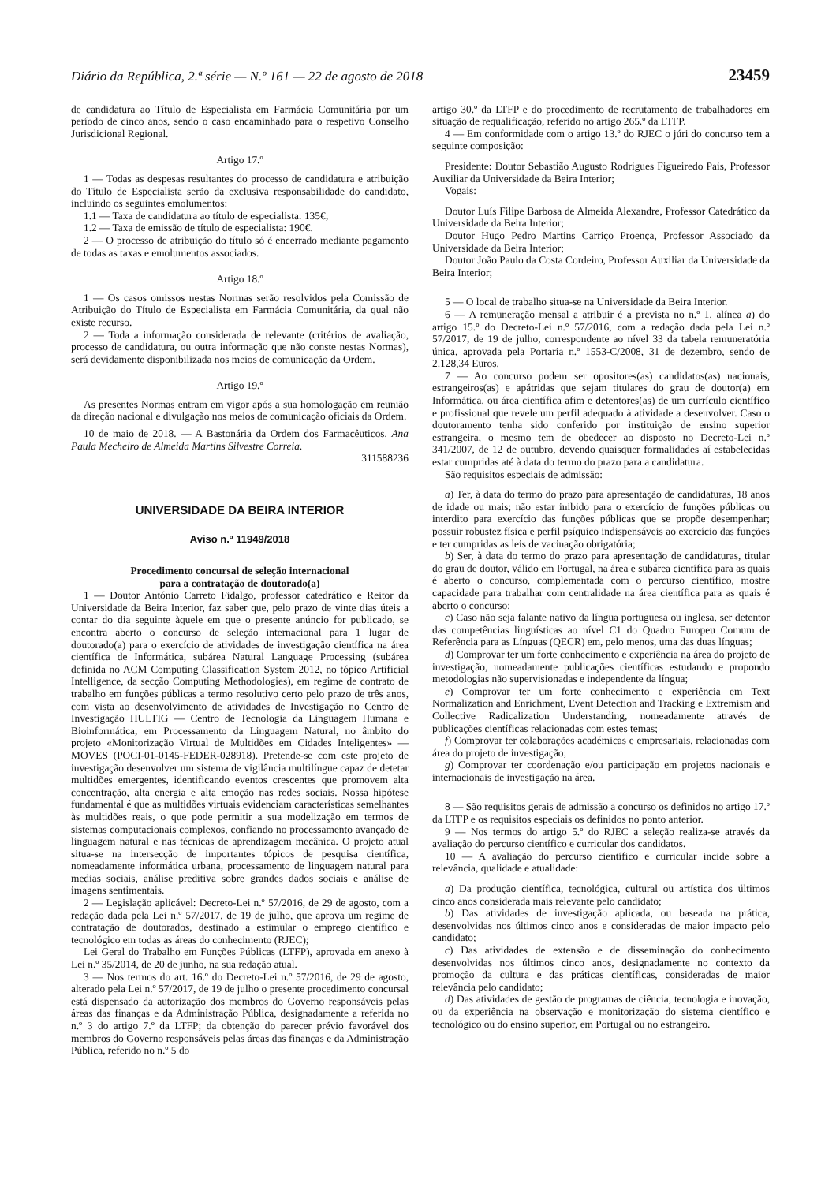Diário da República, 2.ª série — N.º 161 — 22 de agosto de 2018 23459
de candidatura ao Título de Especialista em Farmácia Comunitária por um período de cinco anos, sendo o caso encaminhado para o respetivo Conselho Jurisdicional Regional.
Artigo 17.º
1 — Todas as despesas resultantes do processo de candidatura e atribuição do Título de Especialista serão da exclusiva responsabilidade do candidato, incluindo os seguintes emolumentos:
1.1 — Taxa de candidatura ao título de especialista: 135€;
1.2 — Taxa de emissão de título de especialista: 190€.
2 — O processo de atribuição do título só é encerrado mediante pagamento de todas as taxas e emolumentos associados.
Artigo 18.º
1 — Os casos omissos nestas Normas serão resolvidos pela Comissão de Atribuição do Título de Especialista em Farmácia Comunitária, da qual não existe recurso.
2 — Toda a informação considerada de relevante (critérios de avaliação, processo de candidatura, ou outra informação que não conste nestas Normas), será devidamente disponibilizada nos meios de comunicação da Ordem.
Artigo 19.º
As presentes Normas entram em vigor após a sua homologação em reunião da direção nacional e divulgação nos meios de comunicação oficiais da Ordem.
10 de maio de 2018. — A Bastonária da Ordem dos Farmacêuticos, Ana Paula Mecheiro de Almeida Martins Silvestre Correia.
311588236
UNIVERSIDADE DA BEIRA INTERIOR
Aviso n.º 11949/2018
Procedimento concursal de seleção internacional
para a contratação de doutorado(a)
1 — Doutor António Carreto Fidalgo, professor catedrático e Reitor da Universidade da Beira Interior, faz saber que, pelo prazo de vinte dias úteis a contar do dia seguinte àquele em que o presente anúncio for publicado, se encontra aberto o concurso de seleção internacional para 1 lugar de doutorado(a) para o exercício de atividades de investigação científica na área científica de Informática, subárea Natural Language Processing (subárea definida no ACM Computing Classification System 2012, no tópico Artificial Intelligence, da secção Computing Methodologies), em regime de contrato de trabalho em funções públicas a termo resolutivo certo pelo prazo de três anos, com vista ao desenvolvimento de atividades de Investigação no Centro de Investigação HULTIG — Centro de Tecnologia da Linguagem Humana e Bioinformática, em Processamento da Linguagem Natural, no âmbito do projeto «Monitorização Virtual de Multidões em Cidades Inteligentes» — MOVES (POCI-01-0145-FEDER-028918). Pretende-se com este projeto de investigação desenvolver um sistema de vigilância multilíngue capaz de detetar multidões emergentes, identificando eventos crescentes que promovem alta concentração, alta energia e alta emoção nas redes sociais. Nossa hipótese fundamental é que as multidões virtuais evidenciam características semelhantes às multidões reais, o que pode permitir a sua modelização em termos de sistemas computacionais complexos, confiando no processamento avançado de linguagem natural e nas técnicas de aprendizagem mecânica. O projeto atual situa-se na intersecção de importantes tópicos de pesquisa científica, nomeadamente informática urbana, processamento de linguagem natural para medias sociais, análise preditiva sobre grandes dados sociais e análise de imagens sentimentais.
2 — Legislação aplicável: Decreto-Lei n.º 57/2016, de 29 de agosto, com a redação dada pela Lei n.º 57/2017, de 19 de julho, que aprova um regime de contratação de doutorados, destinado a estimular o emprego científico e tecnológico em todas as áreas do conhecimento (RJEC);
Lei Geral do Trabalho em Funções Públicas (LTFP), aprovada em anexo à Lei n.º 35/2014, de 20 de junho, na sua redação atual.
3 — Nos termos do art. 16.º do Decreto-Lei n.º 57/2016, de 29 de agosto, alterado pela Lei n.º 57/2017, de 19 de julho o presente procedimento concursal está dispensado da autorização dos membros do Governo responsáveis pelas áreas das finanças e da Administração Pública, designadamente a referida no n.º 3 do artigo 7.º da LTFP; da obtenção do parecer prévio favorável dos membros do Governo responsáveis pelas áreas das finanças e da Administração Pública, referido no n.º 5 do
artigo 30.º da LTFP e do procedimento de recrutamento de trabalhadores em situação de requalificação, referido no artigo 265.º da LTFP.
4 — Em conformidade com o artigo 13.º do RJEC o júri do concurso tem a seguinte composição:
Presidente: Doutor Sebastião Augusto Rodrigues Figueiredo Pais, Professor Auxiliar da Universidade da Beira Interior;
Vogais:
Doutor Luís Filipe Barbosa de Almeida Alexandre, Professor Catedrático da Universidade da Beira Interior;
Doutor Hugo Pedro Martins Carriço Proença, Professor Associado da Universidade da Beira Interior;
Doutor João Paulo da Costa Cordeiro, Professor Auxiliar da Universidade da Beira Interior;
5 — O local de trabalho situa-se na Universidade da Beira Interior.
6 — A remuneração mensal a atribuir é a prevista no n.º 1, alínea a) do artigo 15.º do Decreto-Lei n.º 57/2016, com a redação dada pela Lei n.º 57/2017, de 19 de julho, correspondente ao nível 33 da tabela remuneratória única, aprovada pela Portaria n.º 1553-C/2008, 31 de dezembro, sendo de 2.128,34 Euros.
7 — Ao concurso podem ser opositores(as) candidatos(as) nacionais, estrangeiros(as) e apátridas que sejam titulares do grau de doutor(a) em Informática, ou área científica afim e detentores(as) de um currículo científico e profissional que revele um perfil adequado à atividade a desenvolver. Caso o doutoramento tenha sido conferido por instituição de ensino superior estrangeira, o mesmo tem de obedecer ao disposto no Decreto-Lei n.º 341/2007, de 12 de outubro, devendo quaisquer formalidades aí estabelecidas estar cumpridas até à data do termo do prazo para a candidatura.
São requisitos especiais de admissão:
a) Ter, à data do termo do prazo para apresentação de candidaturas, 18 anos de idade ou mais; não estar inibido para o exercício de funções públicas ou interdito para exercício das funções públicas que se propõe desempenhar; possuir robustez física e perfil psíquico indispensáveis ao exercício das funções e ter cumpridas as leis de vacinação obrigatória;
b) Ser, à data do termo do prazo para apresentação de candidaturas, titular do grau de doutor, válido em Portugal, na área e subárea científica para as quais é aberto o concurso, complementada com o percurso científico, mostre capacidade para trabalhar com centralidade na área científica para as quais é aberto o concurso;
c) Caso não seja falante nativo da língua portuguesa ou inglesa, ser detentor das competências linguísticas ao nível C1 do Quadro Europeu Comum de Referência para as Línguas (QECR) em, pelo menos, uma das duas línguas;
d) Comprovar ter um forte conhecimento e experiência na área do projeto de investigação, nomeadamente publicações científicas estudando e propondo metodologias não supervisionadas e independente da língua;
e) Comprovar ter um forte conhecimento e experiência em Text Normalization and Enrichment, Event Detection and Tracking e Extremism and Collective Radicalization Understanding, nomeadamente através de publicações científicas relacionadas com estes temas;
f) Comprovar ter colaborações académicas e empresariais, relacionadas com área do projeto de investigação;
g) Comprovar ter coordenação e/ou participação em projetos nacionais e internacionais de investigação na área.
8 — São requisitos gerais de admissão a concurso os definidos no artigo 17.º da LTFP e os requisitos especiais os definidos no ponto anterior.
9 — Nos termos do artigo 5.º do RJEC a seleção realiza-se através da avaliação do percurso científico e curricular dos candidatos.
10 — A avaliação do percurso científico e curricular incide sobre a relevância, qualidade e atualidade:
a) Da produção científica, tecnológica, cultural ou artística dos últimos cinco anos considerada mais relevante pelo candidato;
b) Das atividades de investigação aplicada, ou baseada na prática, desenvolvidas nos últimos cinco anos e consideradas de maior impacto pelo candidato;
c) Das atividades de extensão e de disseminação do conhecimento desenvolvidas nos últimos cinco anos, designadamente no contexto da promoção da cultura e das práticas científicas, consideradas de maior relevância pelo candidato;
d) Das atividades de gestão de programas de ciência, tecnologia e inovação, ou da experiência na observação e monitorização do sistema científico e tecnológico ou do ensino superior, em Portugal ou no estrangeiro.